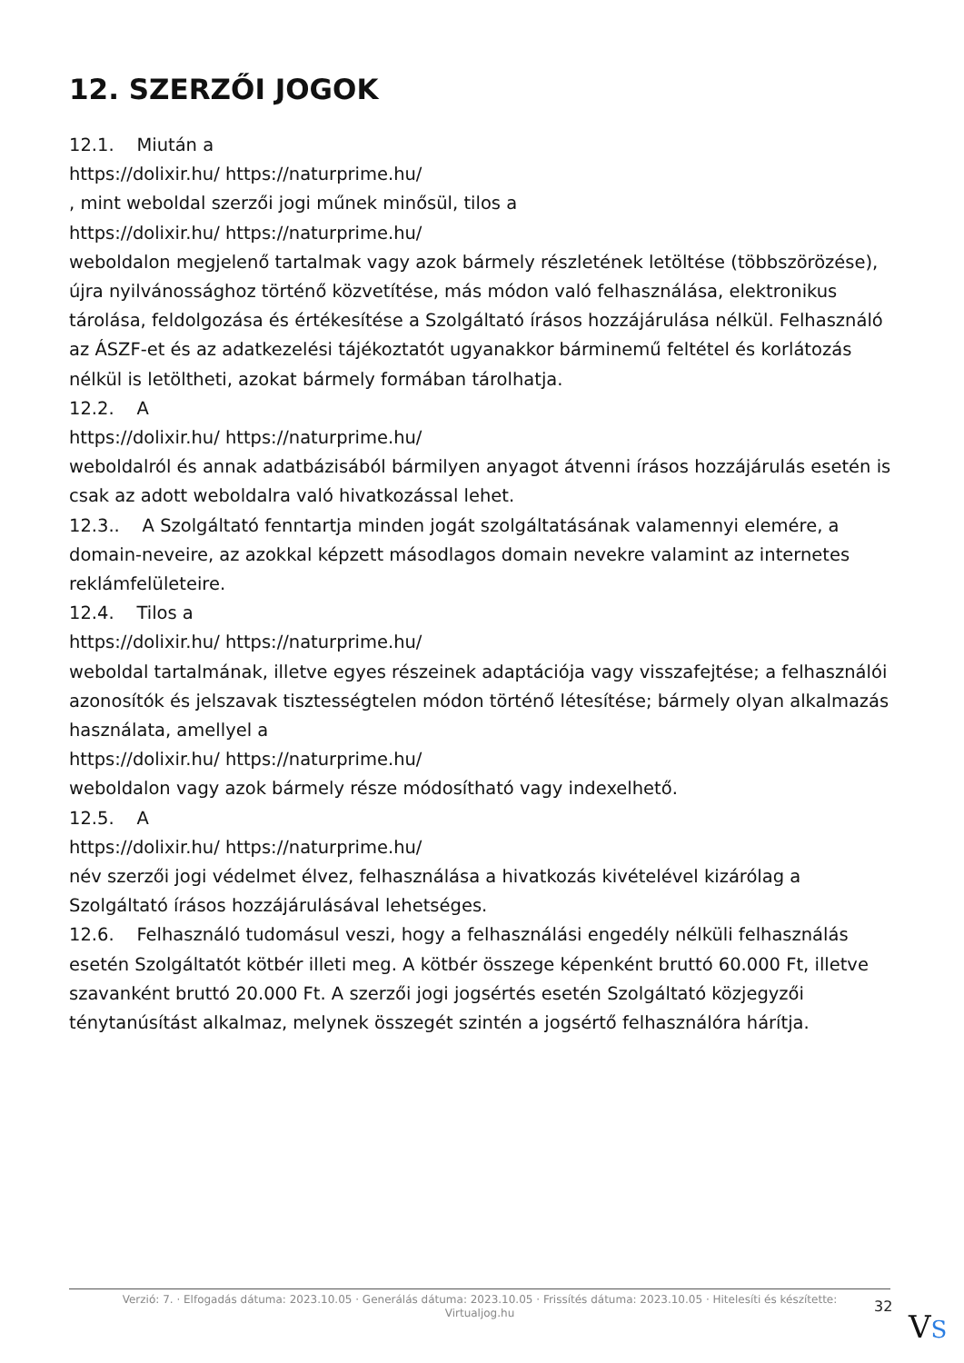12. SZERZŐI JOGOK
12.1. Miután a
https://dolixir.hu/ https://naturprime.hu/
, mint weboldal szerzői jogi műnek minősül, tilos a
https://dolixir.hu/ https://naturprime.hu/
weboldalon megjelenő tartalmak vagy azok bármely részletének letöltése (többszörözése), újra nyilvánossághoz történő közvetítése, más módon való felhasználása, elektronikus tárolása, feldolgozása és értékesítése a Szolgáltató írásos hozzájárulása nélkül. Felhasználó az ÁSZF-et és az adatkezelési tájékoztatót ugyanakkor bárminemű feltétel és korlátozás nélkül is letöltheti, azokat bármely formában tárolhatja.
12.2. A
https://dolixir.hu/ https://naturprime.hu/
weboldalról és annak adatbázisából bármilyen anyagot átvenni írásos hozzájárulás esetén is csak az adott weboldalra való hivatkozással lehet.
12.3.. A Szolgáltató fenntartja minden jogát szolgáltatásának valamennyi elemére, a domain-neveire, az azokkal képzett másodlagos domain nevekre valamint az internetes reklámfelületeire.
12.4. Tilos a
https://dolixir.hu/ https://naturprime.hu/
weboldal tartalmának, illetve egyes részeinek adaptációja vagy visszafejtése; a felhasználói azonosítók és jelszavak tisztességtelen módon történő létesítése; bármely olyan alkalmazás használata, amellyel a
https://dolixir.hu/ https://naturprime.hu/
weboldalon vagy azok bármely része módosítható vagy indexelhető.
12.5. A
https://dolixir.hu/ https://naturprime.hu/
név szerzői jogi védelmet élvez, felhasználása a hivatkozás kivételével kizárólag a Szolgáltató írásos hozzájárulásával lehetséges.
12.6. Felhasználó tudomásul veszi, hogy a felhasználási engedély nélküli felhasználás esetén Szolgáltatót kötbér illeti meg. A kötbér összege képenként bruttó 60.000 Ft, illetve szavanként bruttó 20.000 Ft. A szerzői jogi jogsértés esetén Szolgáltató közjegyzői ténytanúsítást alkalmaz, melynek összegét szintén a jogsértő felhasználóra hárítja.
Verzió: 7. · Elfogadás dátuma: 2023.10.05 · Generálás dátuma: 2023.10.05 · Frissítés dátuma: 2023.10.05 · Hitelesíti és készítette:
Virtualjog.hu
32
VS